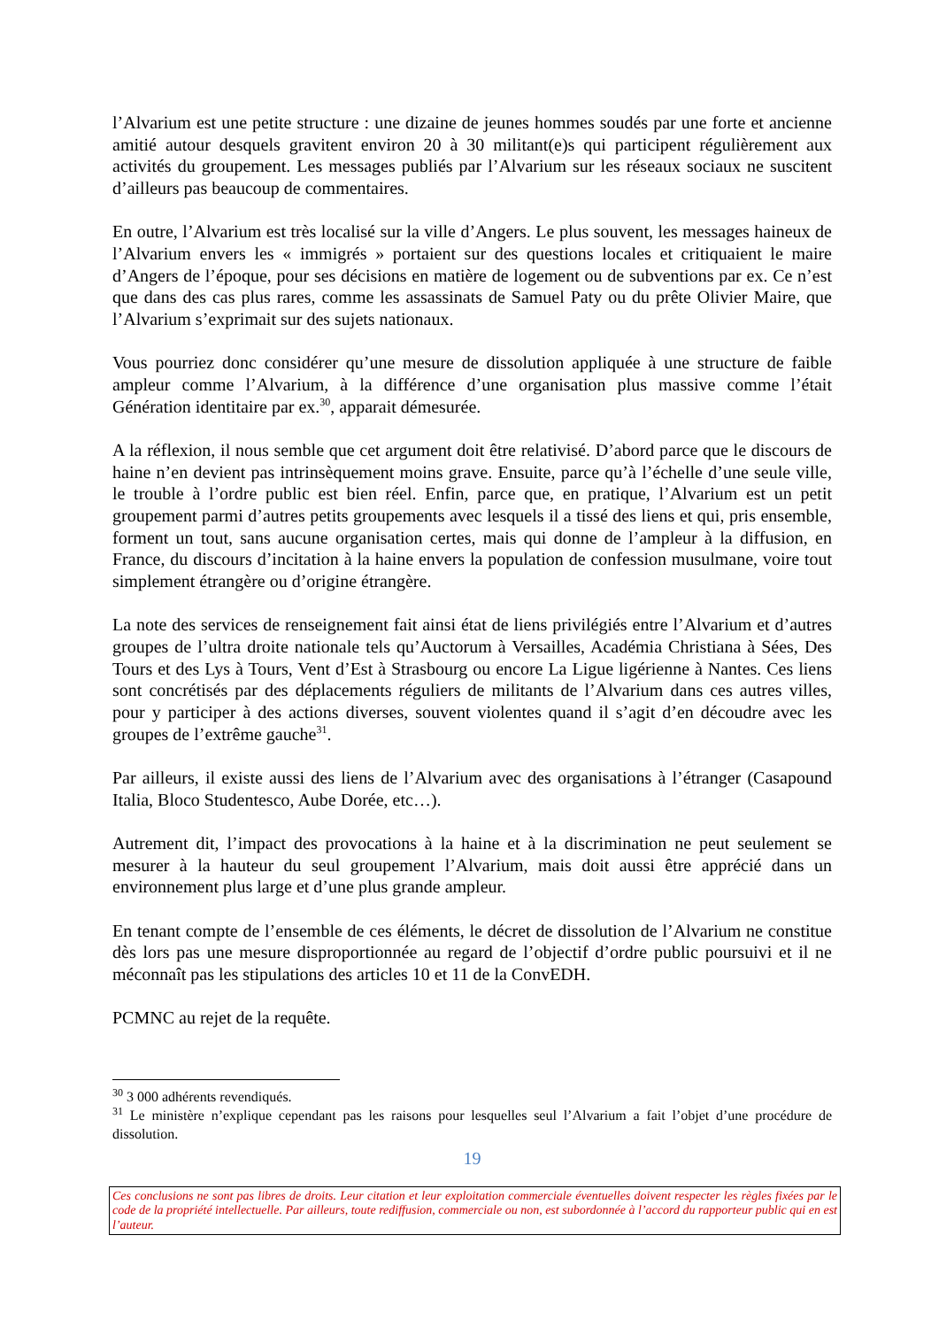l’Alvarium est une petite structure : une dizaine de jeunes hommes soudés par une forte et ancienne amitié autour desquels gravitent environ 20 à 30 militant(e)s qui participent régulièrement aux activités du groupement. Les messages publiés par l’Alvarium sur les réseaux sociaux ne suscitent d’ailleurs pas beaucoup de commentaires.
En outre, l’Alvarium est très localisé sur la ville d’Angers. Le plus souvent, les messages haineux de l’Alvarium envers les « immigrés » portaient sur des questions locales et critiquaient le maire d’Angers de l’époque, pour ses décisions en matière de logement ou de subventions par ex. Ce n’est que dans des cas plus rares, comme les assassinats de Samuel Paty ou du prête Olivier Maire, que l’Alvarium s’exprimait sur des sujets nationaux.
Vous pourriez donc considérer qu’une mesure de dissolution appliquée à une structure de faible ampleur comme l’Alvarium, à la différence d’une organisation plus massive comme l’était Génération identitaire par ex.<sup>30</sup>, apparait démesurée.
A la réflexion, il nous semble que cet argument doit être relativisé. D’abord parce que le discours de haine n’en devient pas intrinsèquement moins grave. Ensuite, parce qu’à l’échelle d’une seule ville, le trouble à l’ordre public est bien réel. Enfin, parce que, en pratique, l’Alvarium est un petit groupement parmi d’autres petits groupements avec lesquels il a tissé des liens et qui, pris ensemble, forment un tout, sans aucune organisation certes, mais qui donne de l’ampleur à la diffusion, en France, du discours d’incitation à la haine envers la population de confession musulmane, voire tout simplement étrangère ou d’origine étrangère.
La note des services de renseignement fait ainsi état de liens privilégiés entre l’Alvarium et d’autres groupes de l’ultra droite nationale tels qu’Auctorum à Versailles, Académia Christiana à Sées, Des Tours et des Lys à Tours, Vent d’Est à Strasbourg ou encore La Ligue ligérienne à Nantes. Ces liens sont concrétisés par des déplacements réguliers de militants de l’Alvarium dans ces autres villes, pour y participer à des actions diverses, souvent violentes quand il s’agit d’en découdre avec les groupes de l’extrême gauche<sup>31</sup>.
Par ailleurs, il existe aussi des liens de l’Alvarium avec des organisations à l’étranger (Casapound Italia, Bloco Studentesco, Aube Dorée, etc…).
Autrement dit, l’impact des provocations à la haine et à la discrimination ne peut seulement se mesurer à la hauteur du seul groupement l’Alvarium, mais doit aussi être apprécié dans un environnement plus large et d’une plus grande ampleur.
En tenant compte de l’ensemble de ces éléments, le décret de dissolution de l’Alvarium ne constitue dès lors pas une mesure disproportionnée au regard de l’objectif d’ordre public poursuivi et il ne méconnaît pas les stipulations des articles 10 et 11 de la ConvEDH.
PCMNC au rejet de la requête.
<sup>30</sup> 3 000 adhérents revendiqués.
<sup>31</sup> Le ministère n’explique cependant pas les raisons pour lesquelles seul l’Alvarium a fait l’objet d’une procédure de dissolution.
19
Ces conclusions ne sont pas libres de droits. Leur citation et leur exploitation commerciale éventuelles doivent respecter les règles fixées par le code de la propriété intellectuelle. Par ailleurs, toute rediffusion, commerciale ou non, est subordonnée à l’accord du rapporteur public qui en est l’auteur.